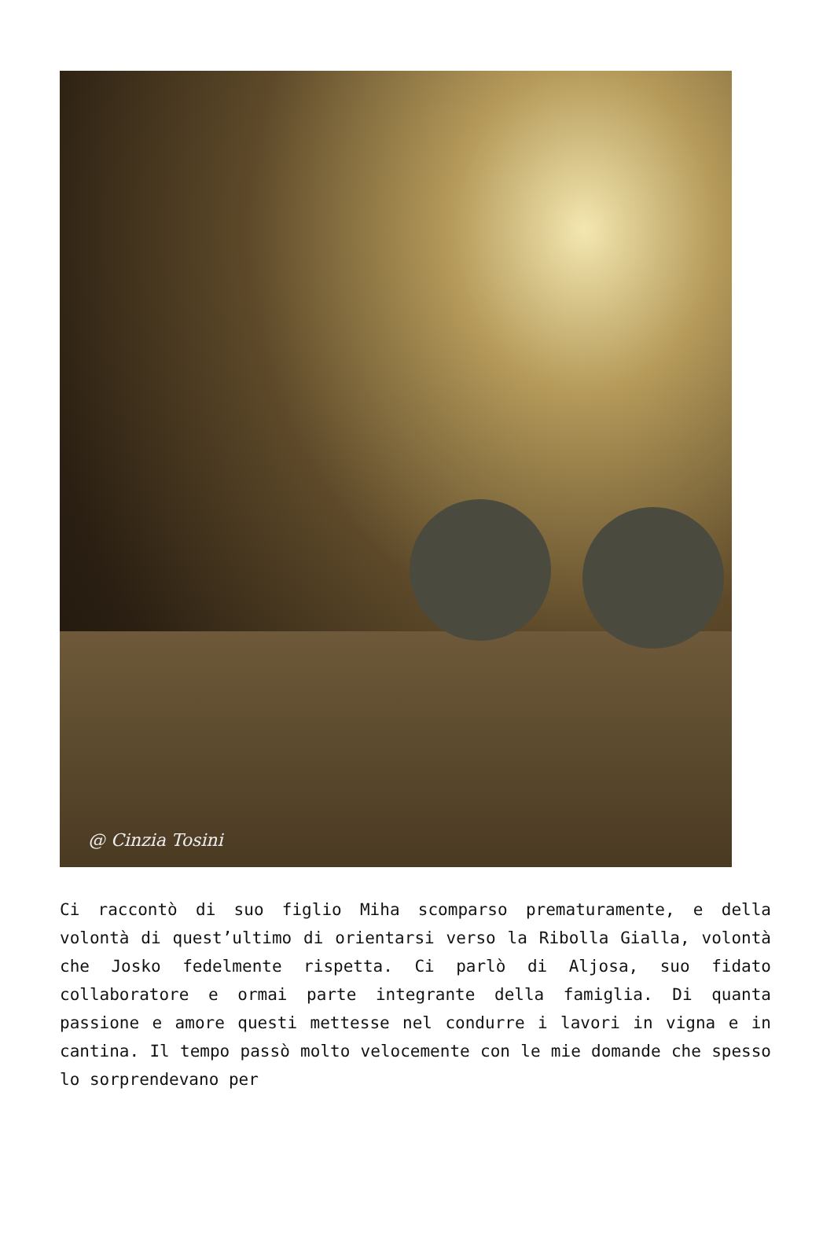@ Cinzia Tosini
Ci raccontò di suo figlio Miha scomparso prematuramente, e della volontà di quest’ultimo di orientarsi verso la Ribolla Gialla, volontà che Josko fedelmente rispetta. Ci parlò di Aljosa, suo fidato collaboratore e ormai parte integrante della famiglia. Di quanta passione e amore questi mettesse nel condurre i lavori in vigna e in cantina. Il tempo passò molto velocemente con le mie domande che spesso lo sorprendevano per